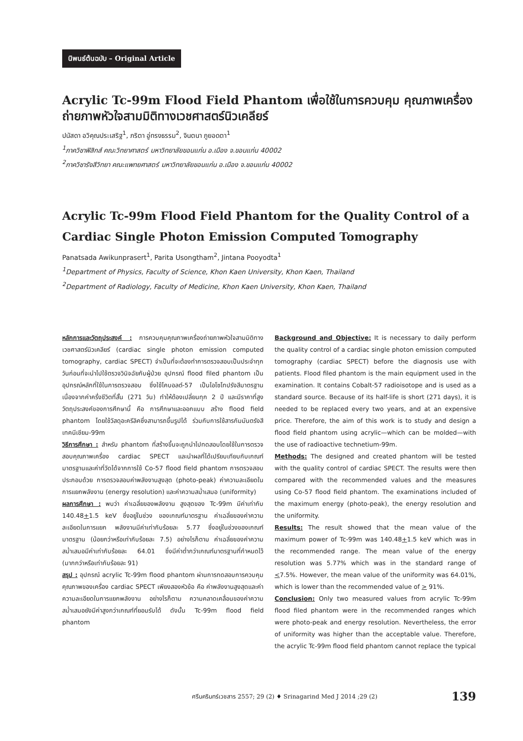นิพนธ์ต้นฉบับ – Original Article
Acrylic Tc-99m Flood Field Phantom เพื่อใช้ในการควบคุม คุณภาพเครื่องถ่ายภาพหัวใจสามมิติทางเวชศาสตร์นิวเคลียร์
ปนัสดา อวิคุณประเสริฐ<sup>1</sup>, ภริตา อู่ทรงธรรม<sup>2</sup>, จินตนา ภูยอดตา<sup>1</sup>
<sup>1</sup> ภาควิชาฟิสิกส์ คณะวิทยาศาสตร์ มหาวิทยาลัยขอนแก่น อ.เมือง จ.ขอนแก่น 40002
<sup>2</sup> ภาควิชารังสีวิทยา คณะแพทยศาสตร์ มหาวิทยาลัยขอนแก่น อ.เมือง จ.ขอนแก่น 40002
Acrylic Tc-99m Flood Field Phantom for the Quality Control of a Cardiac Single Photon Emission Computed Tomography
Panatsada Awikunprasert<sup>1</sup>, Parita Usongtham<sup>2</sup>, Jintana Pooyodta<sup>1</sup>
<sup>1</sup> Department of Physics, Faculty of Science, Khon Kaen University, Khon Kaen, Thailand
<sup>2</sup> Department of Radiology, Faculty of Medicine, Khon Kaen University, Khon Kaen, Thailand
หลักการและวัตถุประสงค์ : การควบคุมคุณภาพเครื่องถ่ายภาพหัวใจสามมิติทางเวชศาสตร์นิวเคลียร์ (cardiac single photon emission computed tomography, cardiac SPECT) จำเป็นที่จะต้องทำการตรวจสอบเป็นประจำทุกวันก่อนที่จะนำไปใช้ตรวจวินิจฉัยกับผู้ป่วย อุปกรณ์ flood filed phantom เป็นอุปกรณ์หลักที่ใช้ในการตรวจสอบ ซึ่งใช้โคบอลต์-57 เป็นไอโซโทปรังสีมาตรฐาน เนื่องจากค่าครึ่งชีวิตที่สั้น (271 วัน) ทำให้ต้องเปลี่ยนทุก 2 ปี และมีราคาที่สูง วัตถุประสงค์ของการศึกษานี้ คือ การศึกษาและออกแบบ สร้าง flood field phantom โดยใช้วัสดุอะครีลิคซึ่งสามารถขึ้นรูปได้ ร่วมกับการใช้สารกัมมันตรังสีเทคนีเชียม-99m
วิธีการศึกษา : สำหรับ phantom ที่สร้างขึ้นจะถูกนำไปทดสอบโดยใช้ในการตรวจสอบคุณภาพเครื่อง cardiac SPECT และนำผลที่ได้เปรียบเทียบกับเกณฑ์มาตรฐานและค่าที่วัดได้จากการใช้ Co-57 flood field phantom การตรวจสอบประกอบด้วย การตรวจสอบค่าพลังงานสูงสุด (photo-peak) ค่าความละเอียดในการแยกพลังงาน (energy resolution) และค่าความสม่ำเสมอ (uniformity)
ผลการศึกษา : พบว่า ค่าเฉลี่ยของพลังงาน สูงสุดของ Tc-99m มีค่าเท่ากับ 140.48+1.5 keV ซึ่งอยู่ในช่วง ของเกณฑ์มาตรฐาน ค่าเฉลี่ยของค่าความละเอียดในการแยก พลังงานมีค่าเท่ากับร้อยละ 5.77 ซึ่งอยู่ในช่วงของเกณฑ์มาตรฐาน (น้อยกว่าหรือเท่ากับร้อยละ 7.5) อย่างไรก็ตาม ค่าเฉลี่ยของค่าความสม่ำเสมอมีค่าเท่ากับร้อยละ 64.01 ซึ่งมีค่าต่ำกว่าเกณฑ์มาตรฐานที่กำหนดไว้ (มากกว่าหรือเท่ากับร้อยละ 91)
สรุป : อุปกรณ์ acrylic Tc-99m flood phantom ผ่านการทดสอบการควบคุมคุณภาพของเครื่อง cardiac SPECT เพียงสองหัวข้อ คือ ค่าพลังงานสูงสุดและค่าความละเอียดในการแยกพลังงาน อย่างไรก็ตาม ความคลาดเคลื่อนของค่าความสม่ำเสมอยังมีค่าสูงกว่าเกณฑ์ที่ยอมรับได้ ดังนั้น Tc-99m flood field phantom
Background and Objective: It is necessary to daily perform the quality control of a cardiac single photon emission computed tomography (cardiac SPECT) before the diagnosis use with patients. Flood filed phantom is the main equipment used in the examination. It contains Cobalt-57 radioisotope and is used as a standard source. Because of its half-life is short (271 days), it is needed to be replaced every two years, and at an expensive price. Therefore, the aim of this work is to study and design a flood field phantom using acrylic—which can be molded—with the use of radioactive technetium-99m.
Methods: The designed and created phantom will be tested with the quality control of cardiac SPECT. The results were then compared with the recommended values and the measures using Co-57 flood field phantom. The examinations included of the maximum energy (photo-peak), the energy resolution and the uniformity.
Results: The result showed that the mean value of the maximum power of Tc-99m was 140.48+1.5 keV which was in the recommended range. The mean value of the energy resolution was 5.77% which was in the standard range of <7.5%. However, the mean value of the uniformity was 64.01%, which is lower than the recommended value of > 91%.
Conclusion: Only two measured values from acrylic Tc-99m flood filed phantom were in the recommended ranges which were photo-peak and energy resolution. Nevertheless, the error of uniformity was higher than the acceptable value. Therefore, the acrylic Tc-99m flood field phantom cannot replace the typical
ศรีนครินทร์เวชสาร 2557; 29 (2) ♦ Srinagarind Med J 2014 ;29 (2) 139